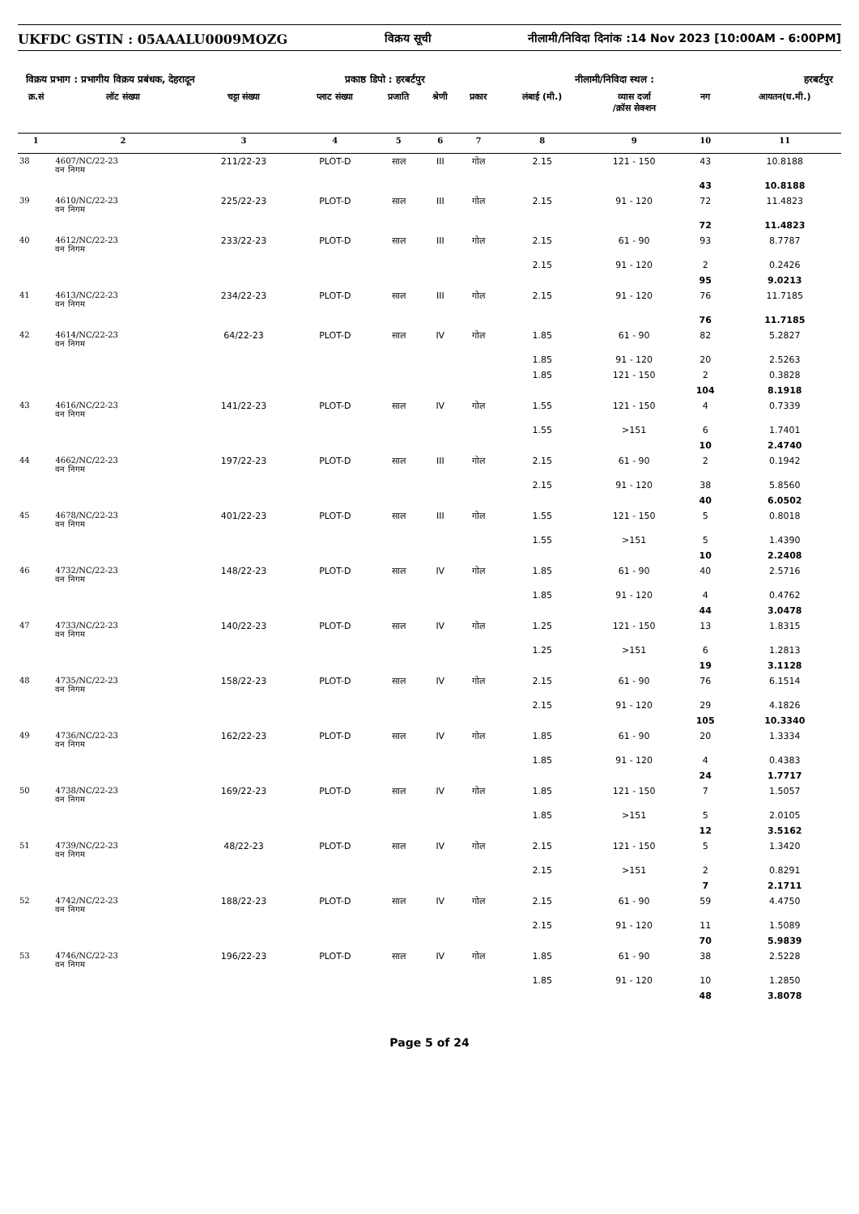UKFDC GSTIN : 05AAALU0009MOZG विक्रय सूची नीलामी/निविदा दिनांक :14 Nov 2023 [10:00AM - 6:00PM]
विक्रय प्रभाग : प्रभागीय विक्रय प्रबंधक, देहरादून प्रकाष्ठ डिपो : हरबर्टपुर नीलामी/निविदा स्थल : हरबर्टपुर
| क्र.सं | लॉट संख्या | चट्टा संख्या | प्लाट संख्या | प्रजाति | श्रेणी | प्रकार | लंबाई (मी.) | व्यास दर्जा /क्रॉस सेक्शन | नग | आयतन(घ.मी.) |
| --- | --- | --- | --- | --- | --- | --- | --- | --- | --- | --- |
| 1 | 2 | 3 | 4 | 5 | 6 | 7 | 8 | 9 | 10 | 11 |
| 38 | 4607/NC/22-23 वन निगम | 211/22-23 | PLOT-D | साल | III | गोल | 2.15 | 121 - 150 | 43 | 10.8188 |
| | | | | | | | | | 43 | 10.8188 |
| 39 | 4610/NC/22-23 वन निगम | 225/22-23 | PLOT-D | साल | III | गोल | 2.15 | 91 - 120 | 72 | 11.4823 |
| | | | | | | | | | 72 | 11.4823 |
| 40 | 4612/NC/22-23 वन निगम | 233/22-23 | PLOT-D | साल | III | गोल | 2.15 | 61 - 90 | 93 | 8.7787 |
| | | | | | | | 2.15 | 91 - 120 | 2 | 0.2426 |
| | | | | | | | | | 95 | 9.0213 |
| 41 | 4613/NC/22-23 वन निगम | 234/22-23 | PLOT-D | साल | III | गोल | 2.15 | 91 - 120 | 76 | 11.7185 |
| | | | | | | | | | 76 | 11.7185 |
| 42 | 4614/NC/22-23 वन निगम | 64/22-23 | PLOT-D | साल | IV | गोल | 1.85 | 61 - 90 | 82 | 5.2827 |
| | | | | | | | 1.85 | 91 - 120 | 20 | 2.5263 |
| | | | | | | | 1.85 | 121 - 150 | 2 | 0.3828 |
| | | | | | | | | | 104 | 8.1918 |
| 43 | 4616/NC/22-23 वन निगम | 141/22-23 | PLOT-D | साल | IV | गोल | 1.55 | 121 - 150 | 4 | 0.7339 |
| | | | | | | | 1.55 | >151 | 6 | 1.7401 |
| | | | | | | | | | 10 | 2.4740 |
| 44 | 4662/NC/22-23 वन निगम | 197/22-23 | PLOT-D | साल | III | गोल | 2.15 | 61 - 90 | 2 | 0.1942 |
| | | | | | | | 2.15 | 91 - 120 | 38 | 5.8560 |
| | | | | | | | | | 40 | 6.0502 |
| 45 | 4678/NC/22-23 वन निगम | 401/22-23 | PLOT-D | साल | III | गोल | 1.55 | 121 - 150 | 5 | 0.8018 |
| | | | | | | | 1.55 | >151 | 5 | 1.4390 |
| | | | | | | | | | 10 | 2.2408 |
| 46 | 4732/NC/22-23 वन निगम | 148/22-23 | PLOT-D | साल | IV | गोल | 1.85 | 61 - 90 | 40 | 2.5716 |
| | | | | | | | 1.85 | 91 - 120 | 4 | 0.4762 |
| | | | | | | | | | 44 | 3.0478 |
| 47 | 4733/NC/22-23 वन निगम | 140/22-23 | PLOT-D | साल | IV | गोल | 1.25 | 121 - 150 | 13 | 1.8315 |
| | | | | | | | 1.25 | >151 | 6 | 1.2813 |
| | | | | | | | | | 19 | 3.1128 |
| 48 | 4735/NC/22-23 वन निगम | 158/22-23 | PLOT-D | साल | IV | गोल | 2.15 | 61 - 90 | 76 | 6.1514 |
| | | | | | | | 2.15 | 91 - 120 | 29 | 4.1826 |
| | | | | | | | | | 105 | 10.3340 |
| 49 | 4736/NC/22-23 वन निगम | 162/22-23 | PLOT-D | साल | IV | गोल | 1.85 | 61 - 90 | 20 | 1.3334 |
| | | | | | | | 1.85 | 91 - 120 | 4 | 0.4383 |
| | | | | | | | | | 24 | 1.7717 |
| 50 | 4738/NC/22-23 वन निगम | 169/22-23 | PLOT-D | साल | IV | गोल | 1.85 | 121 - 150 | 7 | 1.5057 |
| | | | | | | | 1.85 | >151 | 5 | 2.0105 |
| | | | | | | | | | 12 | 3.5162 |
| 51 | 4739/NC/22-23 वन निगम | 48/22-23 | PLOT-D | साल | IV | गोल | 2.15 | 121 - 150 | 5 | 1.3420 |
| | | | | | | | 2.15 | >151 | 2 | 0.8291 |
| | | | | | | | | | 7 | 2.1711 |
| 52 | 4742/NC/22-23 वन निगम | 188/22-23 | PLOT-D | साल | IV | गोल | 2.15 | 61 - 90 | 59 | 4.4750 |
| | | | | | | | 2.15 | 91 - 120 | 11 | 1.5089 |
| | | | | | | | | | 70 | 5.9839 |
| 53 | 4746/NC/22-23 वन निगम | 196/22-23 | PLOT-D | साल | IV | गोल | 1.85 | 61 - 90 | 38 | 2.5228 |
| | | | | | | | 1.85 | 91 - 120 | 10 | 1.2850 |
| | | | | | | | | | 48 | 3.8078 |
Page 5 of 24